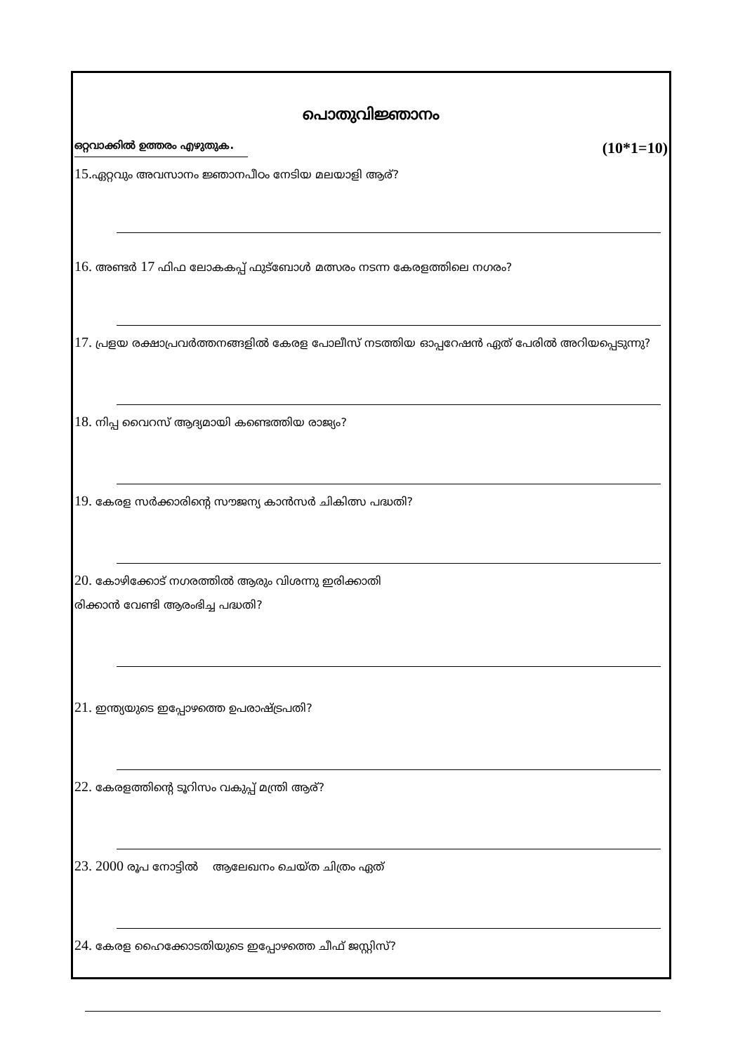പൊതുവിജ്ഞാനം
ഒറ്റവാക്കിൽ ഉത്തരം എഴുതുക. (10*1=10)
15. ഏറ്റവും അവസാനം ജ്ഞാനപീഠം നേടിയ മലയാളി ആര്?
16. അണ്ടർ 17 ഫിഫ ലോകകപ്പ് ഫുട്ബോൾ മത്സരം നടന്ന കേരളത്തിലെ നഗരം?
17. പ്രളയ രക്ഷാപ്രവർത്തനങ്ങളിൽ കേരള പോലീസ് നടത്തിയ ഓപ്പറേഷൻ ഏത് പേരിൽ അറിയപ്പെടുന്നു?
18. നിപ്പ വൈറസ് ആദ്യമായി കണ്ടെത്തിയ രാജ്യം?
19. കേരള സർക്കാരിന്റെ സൗജന്യ കാൻസർ ചികിത്സ പദ്ധതി?
20. കോഴിക്കോട് നഗരത്തിൽ ആരും വിശന്നു ഇരിക്കാതി
രിക്കാൻ വേണ്ടി ആരംഭിച്ച പദ്ധതി?
21. ഇന്ത്യയുടെ ഇപ്പോഴത്തെ ഉപരാഷ്ട്രപതി?
22. കേരളത്തിന്റെ ടൂറിസം വകുപ്പ് മന്ത്രി ആര്?
23. 2000 രൂപ നോട്ടിൽ ആലേഖനം ചെയ്ത ചിത്രം ഏത്
24. കേരള ഹൈക്കോടതിയുടെ ഇപ്പോഴത്തെ ചീഫ് ജസ്റ്റിസ്?